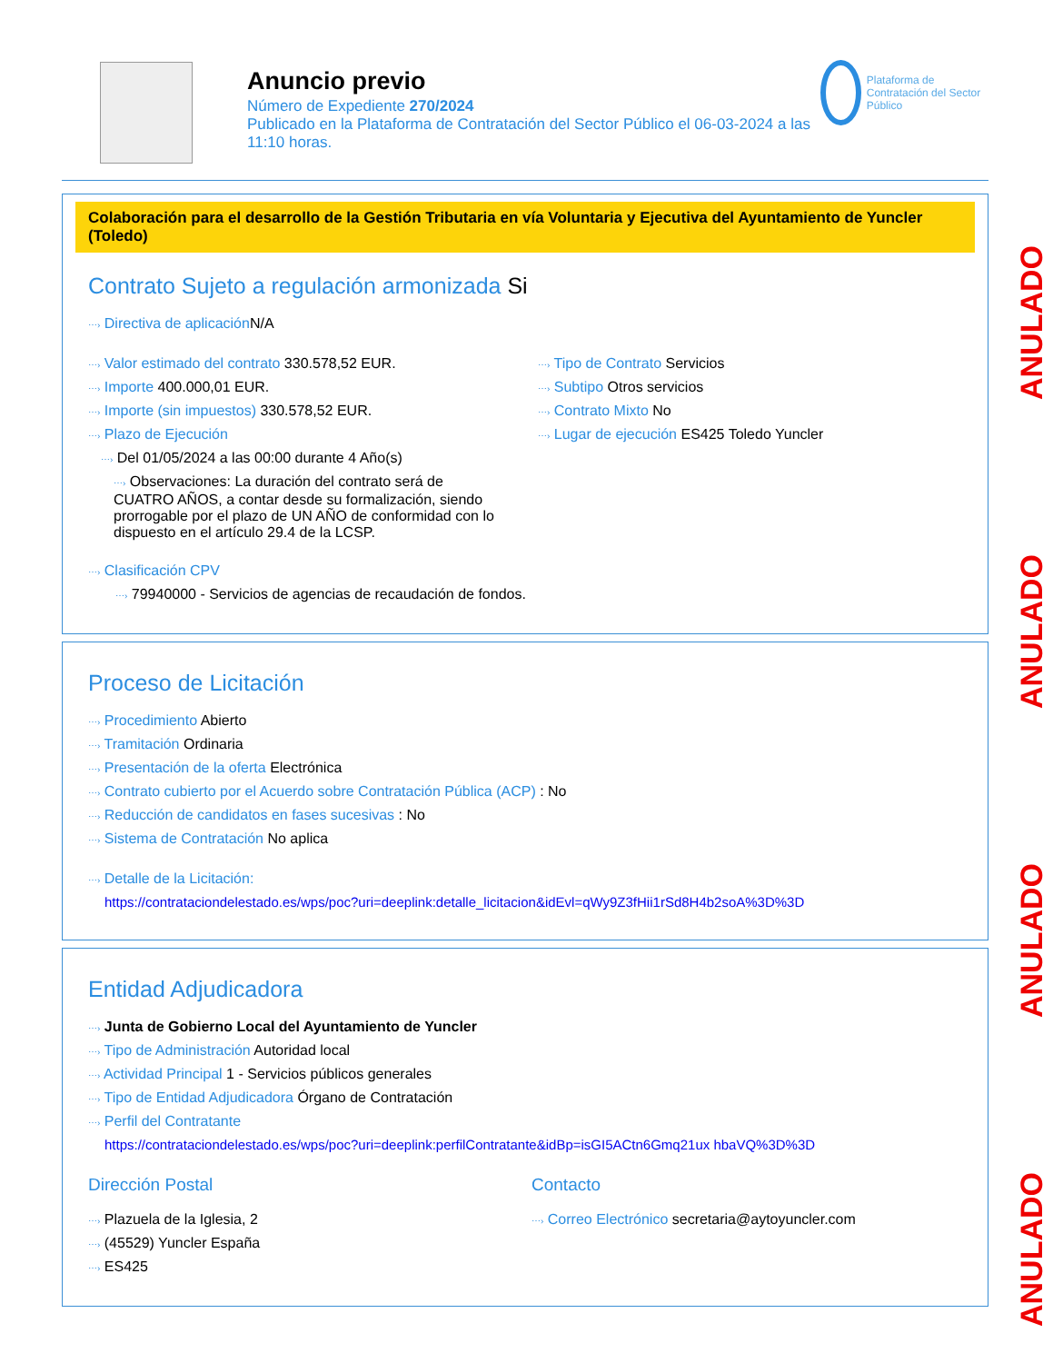Anuncio previo
Número de Expediente 270/2024
Publicado en la Plataforma de Contratación del Sector Público el 06-03-2024 a las 11:10 horas.
Plataforma de Contratación del Sector Público
Colaboración para el desarrollo de la Gestión Tributaria en vía Voluntaria y Ejecutiva del Ayuntamiento de Yuncler (Toledo)
Contrato Sujeto a regulación armonizada Si
⋯› Directiva de aplicación N/A
⋯› Valor estimado del contrato 330.578,52 EUR.
⋯› Importe 400.000,01 EUR.
⋯› Importe (sin impuestos) 330.578,52 EUR.
⋯› Plazo de Ejecución
⋯› Del 01/05/2024 a las 00:00 durante 4 Año(s)
⋯› Observaciones: La duración del contrato será de CUATRO AÑOS, a contar desde su formalización, siendo prorrogable por el plazo de UN AÑO de conformidad con lo dispuesto en el artículo 29.4 de la LCSP.
⋯› Tipo de Contrato Servicios
⋯› Subtipo Otros servicios
⋯› Contrato Mixto No
⋯› Lugar de ejecución ES425 Toledo Yuncler
⋯› Clasificación CPV
⋯› 79940000 - Servicios de agencias de recaudación de fondos.
Proceso de Licitación
⋯› Procedimiento Abierto
⋯› Tramitación Ordinaria
⋯› Presentación de la oferta Electrónica
⋯› Contrato cubierto por el Acuerdo sobre Contratación Pública (ACP) : No
⋯› Reducción de candidatos en fases sucesivas : No
⋯› Sistema de Contratación No aplica
⋯› Detalle de la Licitación:
https://contrataciondelestado.es/wps/poc?uri=deeplink:detalle_licitacion&idEvl=qWy9Z3fHii1rSd8H4b2soA%3D%3D
Entidad Adjudicadora
⋯› Junta de Gobierno Local del Ayuntamiento de Yuncler
⋯› Tipo de Administración Autoridad local
⋯› Actividad Principal 1 - Servicios públicos generales
⋯› Tipo de Entidad Adjudicadora Órgano de Contratación
⋯› Perfil del Contratante
https://contrataciondelestado.es/wps/poc?uri=deeplink:perfilContratante&idBp=isGI5ACtn6Gmq21ux hbaVQ%3D%3D
Dirección Postal
⋯› Plazuela de la Iglesia, 2
⋯› (45529) Yuncler España
⋯› ES425
Contacto
⋯› Correo Electrónico secretaria@aytoyuncler.com
ANULADO
ANULADO
ANULADO
ANULADO